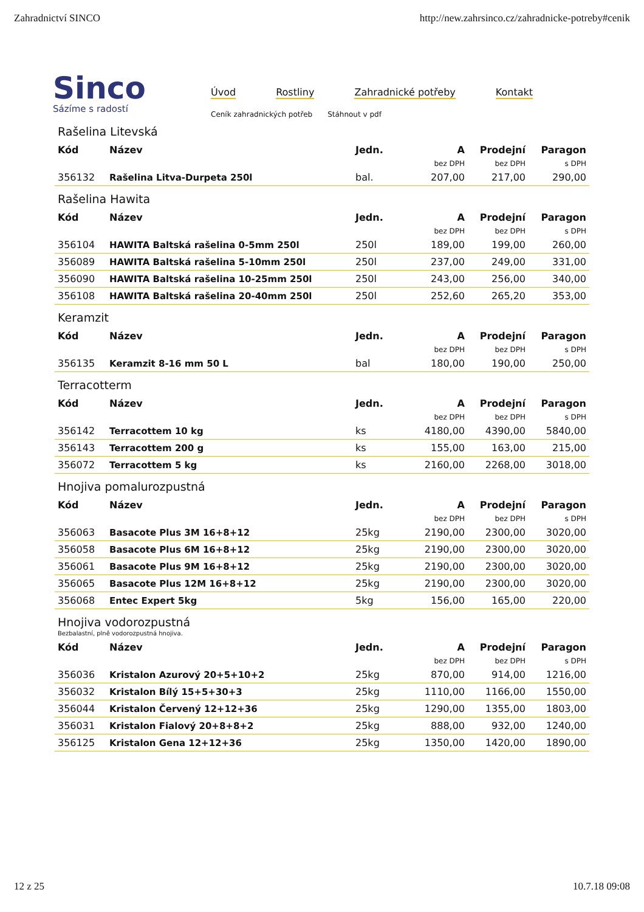Zahradnictví SINCO http://new.zahrsinco.cz/zahradnicke-potreby#cenik
Sinco
Sázíme s radostí
Úvod Rostliny Zahradnické potřeby Kontakt
Ceník zahradnických potřeb Stáhnout v pdf
Rašelina Litevská
| Kód | Název | Jedn. | A | Prodejní | Paragon |
| --- | --- | --- | --- | --- | --- |
| | | | bez DPH | bez DPH | s DPH |
| 356132 | Rašelina Litva-Durpeta 250l | bal. | 207,00 | 217,00 | 290,00 |
Rašelina Hawita
| Kód | Název | Jedn. | A | Prodejní | Paragon |
| --- | --- | --- | --- | --- | --- |
| | | | bez DPH | bez DPH | s DPH |
| 356104 | HAWITA Baltská rašelina 0-5mm 250l | 250l | 189,00 | 199,00 | 260,00 |
| 356089 | HAWITA Baltská rašelina 5-10mm 250l | 250l | 237,00 | 249,00 | 331,00 |
| 356090 | HAWITA Baltská rašelina 10-25mm 250l | 250l | 243,00 | 256,00 | 340,00 |
| 356108 | HAWITA Baltská rašelina 20-40mm 250l | 250l | 252,60 | 265,20 | 353,00 |
Keramzit
| Kód | Název | Jedn. | A | Prodejní | Paragon |
| --- | --- | --- | --- | --- | --- |
| | | | bez DPH | bez DPH | s DPH |
| 356135 | Keramzit 8-16 mm 50 L | bal | 180,00 | 190,00 | 250,00 |
Terracotterm
| Kód | Název | Jedn. | A | Prodejní | Paragon |
| --- | --- | --- | --- | --- | --- |
| | | | bez DPH | bez DPH | s DPH |
| 356142 | Terracottem 10 kg | ks | 4180,00 | 4390,00 | 5840,00 |
| 356143 | Terracottem 200 g | ks | 155,00 | 163,00 | 215,00 |
| 356072 | Terracottem 5 kg | ks | 2160,00 | 2268,00 | 3018,00 |
Hnojiva pomalurozpustná
| Kód | Název | Jedn. | A | Prodejní | Paragon |
| --- | --- | --- | --- | --- | --- |
| | | | bez DPH | bez DPH | s DPH |
| 356063 | Basacote Plus 3M 16+8+12 | 25kg | 2190,00 | 2300,00 | 3020,00 |
| 356058 | Basacote Plus 6M 16+8+12 | 25kg | 2190,00 | 2300,00 | 3020,00 |
| 356061 | Basacote Plus 9M 16+8+12 | 25kg | 2190,00 | 2300,00 | 3020,00 |
| 356065 | Basacote Plus 12M 16+8+12 | 25kg | 2190,00 | 2300,00 | 3020,00 |
| 356068 | Entec Expert 5kg | 5kg | 156,00 | 165,00 | 220,00 |
Hnojiva vodorozpustná
Bezbalastní, plně vodorozpustná hnojiva.
| Kód | Název | Jedn. | A | Prodejní | Paragon |
| --- | --- | --- | --- | --- | --- |
| | | | bez DPH | bez DPH | s DPH |
| 356036 | Kristalon Azurový 20+5+10+2 | 25kg | 870,00 | 914,00 | 1216,00 |
| 356032 | Kristalon Bílý 15+5+30+3 | 25kg | 1110,00 | 1166,00 | 1550,00 |
| 356044 | Kristalon Červený 12+12+36 | 25kg | 1290,00 | 1355,00 | 1803,00 |
| 356031 | Kristalon Fialový 20+8+8+2 | 25kg | 888,00 | 932,00 | 1240,00 |
| 356125 | Kristalon Gena 12+12+36 | 25kg | 1350,00 | 1420,00 | 1890,00 |
12 z 25 10.7.18 09:08